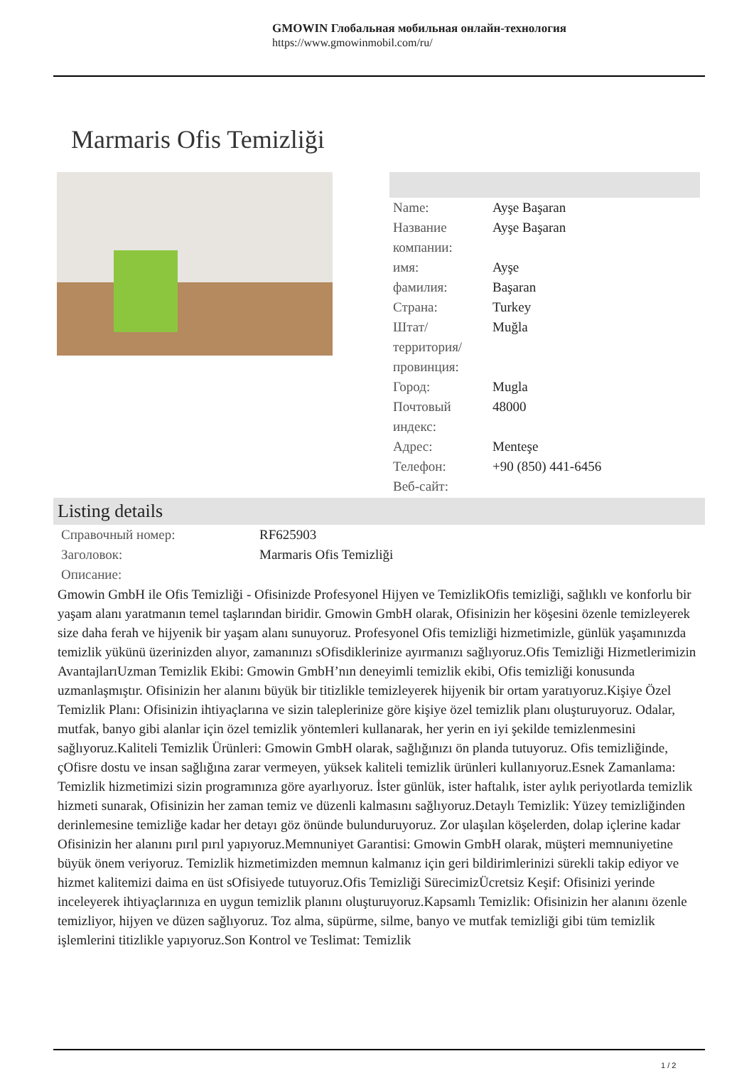GMOWIN Глобальная мобильная онлайн-технология
https://www.gmowinmobil.com/ru/
Marmaris Ofis Temizliği
| Name: | Ayşe Başaran |
| Название компании: | Ayşe Başaran |
| имя: | Ayşe |
| фамилия: | Başaran |
| Страна: | Turkey |
| Штат/территория/провинция: | Muğla |
| Город: | Mugla |
| Почтовый индекс: | 48000 |
| Адрес: | Menteşe |
| Телефон: | +90 (850) 441-6456 |
| Веб-сайт: | |
Listing details
| Справочный номер: | RF625903 |
| Заголовок: | Marmaris Ofis Temizliği |
| Описание: | |
Gmowin GmbH ile Ofis Temizliği - Ofisinizde Profesyonel Hijyen ve TemizlikOfis temizliği, sağlıklı ve konforlu bir yaşam alanı yaratmanın temel taşlarından biridir. Gmowin GmbH olarak, Ofisinizin her köşesini özenle temizleyerek size daha ferah ve hijyenik bir yaşam alanı sunuyoruz. Profesyonel Ofis temizliği hizmetimizle, günlük yaşamınızda temizlik yükünü üzerinizden alıyor, zamanınızı sOfisdiklerinize ayırmanızı sağlıyoruz.Ofis Temizliği Hizmetlerimizin AvantajlarıUzman Temizlik Ekibi: Gmowin GmbH’nın deneyimli temizlik ekibi, Ofis temizliği konusunda uzmanlaşmıştır. Ofisinizin her alanını büyük bir titizlikle temizleyerek hijyenik bir ortam yaratıyoruz.Kişiye Özel Temizlik Planı: Ofisinizin ihtiyaçlarına ve sizin taleplerinize göre kişiye özel temizlik planı oluşturuyoruz. Odalar, mutfak, banyo gibi alanlar için özel temizlik yöntemleri kullanarak, her yerin en iyi şekilde temizlenmesini sağlıyoruz.Kaliteli Temizlik Ürünleri: Gmowin GmbH olarak, sağlığınızı ön planda tutuyoruz. Ofis temizliğinde, çOfisre dostu ve insan sağlığına zarar vermeyen, yüksek kaliteli temizlik ürünleri kullanıyoruz.Esnek Zamanlama: Temizlik hizmetimizi sizin programınıza göre ayarlıyoruz. İster günlük, ister haftalık, ister aylık periyotlarda temizlik hizmeti sunarak, Ofisinizin her zaman temiz ve düzenli kalmasını sağlıyoruz.Detaylı Temizlik: Yüzey temizliğinden derinlemesine temizliğe kadar her detayı göz önünde bulunduruyoruz. Zor ulaşılan köşelerden, dolap içlerine kadar Ofisinizin her alanını pırıl pırıl yapıyoruz.Memnuniyet Garantisi: Gmowin GmbH olarak, müşteri memnuniyetine büyük önem veriyoruz. Temizlik hizmetimizden memnun kalmanız için geri bildirimlerinizi sürekli takip ediyor ve hizmet kalitemizi daima en üst sOfisiyede tutuyoruz.Ofis Temizliği SürecimizÜcretsiz Keşif: Ofisinizi yerinde inceleyerek ihtiyaçlarınıza en uygun temizlik planını oluşturuyoruz.Kapsamlı Temizlik: Ofisinizin her alanını özenle temizliyor, hijyen ve düzen sağlıyoruz. Toz alma, süpürme, silme, banyo ve mutfak temizliği gibi tüm temizlik işlemlerini titizlikle yapıyoruz.Son Kontrol ve Teslimat: Temizlik
1 / 2